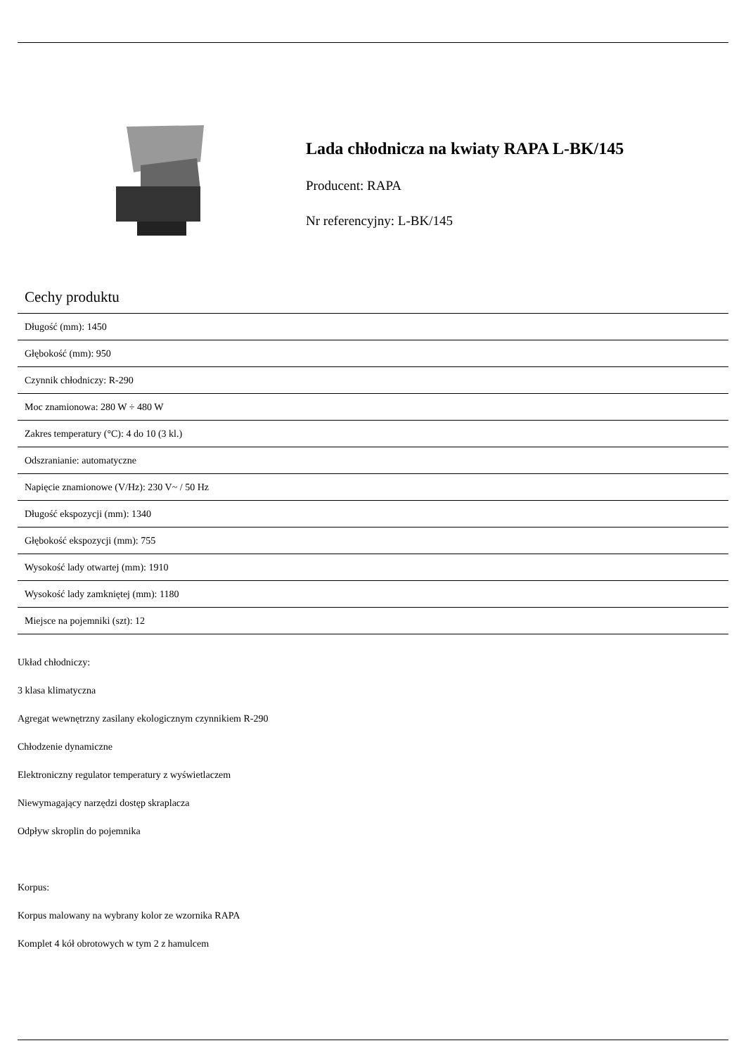Lada chłodnicza na kwiaty RAPA L-BK/145
Producent: RAPA
Nr referencyjny: L-BK/145
Cechy produktu
| Długość (mm): 1450 |
| Głębokość (mm): 950 |
| Czynnik chłodniczy: R-290 |
| Moc znamionowa: 280 W ÷ 480 W |
| Zakres temperatury (°C): 4 do 10 (3 kl.) |
| Odszranianie: automatyczne |
| Napięcie znamionowe (V/Hz): 230 V~ / 50 Hz |
| Długość ekspozycji (mm): 1340 |
| Głębokość ekspozycji (mm): 755 |
| Wysokość lady otwartej (mm): 1910 |
| Wysokość lady zamkniętej (mm): 1180 |
| Miejsce na pojemniki (szt): 12 |
Układ chłodniczy:
3 klasa klimatyczna
Agregat wewnętrzny zasilany ekologicznym czynnikiem R-290
Chłodzenie dynamiczne
Elektroniczny regulator temperatury z wyświetlaczem
Niewymagający narzędzi dostęp skraplacza
Odpływ skroplin do pojemnika
Korpus:
Korpus malowany na wybrany kolor ze wzornika RAPA
Komplet 4 kół obrotowych w tym 2 z hamulcem